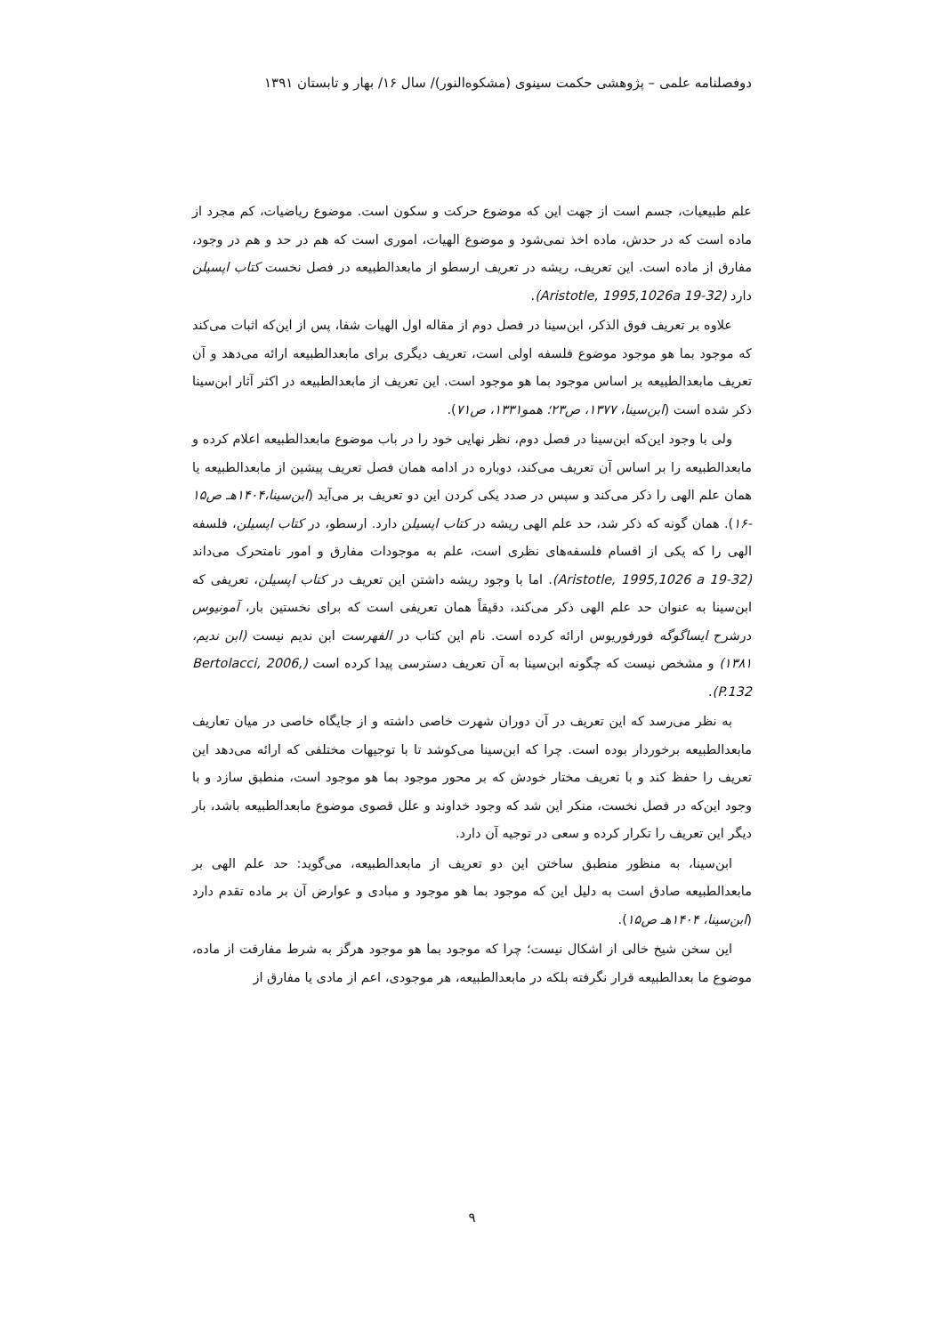دوفصلنامه علمی – پژوهشی حکمت سینوی (مشکوه‌النور)/ سال ۱۶/ بهار و تابستان ۱۳۹۱
علم طبیعیات، جسم است از جهت این که موضوع حرکت و سکون است. موضوع ریاضیات، کم مجرد از ماده است که در حدش، ماده اخذ نمی‌شود و موضوع الهیات، اموری است که هم در حد و هم در وجود، مفارق از ماده است. این تعریف، ریشه در تعریف ارسطو از مابعدالطبیعه در فصل نخست کتاب اپسیلن دارد (Aristotle, 1995,1026a 19-32).
علاوه بر تعریف فوق الذکر، ابن‌سینا در فصل دوم از مقاله اول الهیات شفا، پس از این‌که اثبات می‌کند که موجود بما هو موجود موضوع فلسفه اولی است، تعریف دیگری برای مابعدالطبیعه ارائه می‌دهد و آن تعریف مابعدالطبیعه بر اساس موجود بما هو موجود است. این تعریف از مابعدالطبیعه در اکثر آثار ابن‌سینا ذکر شده است (ابن‌سینا، ۱۳۷۷، ص۲۳؛ همو۱۳۳۱، ص۷۱).
ولی با وجود این‌که ابن‌سینا در فصل دوم، نظر نهایی خود را در باب موضوع مابعدالطبیعه اعلام کرده و مابعدالطبیعه را بر اساس آن تعریف می‌کند، دوباره در ادامه همان فصل تعریف پیشین از مابعدالطبیعه یا همان علم الهی را ذکر می‌کند و سپس در صدد یکی کردن این دو تعریف بر می‌آید (ابن‌سینا،۱۴۰۴هـ ص۱۵ -۱۶). همان گونه که ذکر شد، حد علم الهی ریشه در کتاب اپسیلن دارد. ارسطو، در کتاب اپسیلن، فلسفه الهی را که یکی از اقسام فلسفه‌های نظری است، علم به موجودات مفارق و امور نامتحرک می‌داند (Aristotle, 1995,1026 a 19-32). اما با وجود ریشه داشتن این تعریف در کتاب اپسیلن، تعریفی که ابن‌سینا به عنوان حد علم الهی ذکر می‌کند، دقیقاً همان تعریفی است که برای نخستین بار، آمونیوس درشرح ایساگوگه فورفوریوس ارائه کرده است. نام این کتاب در الفهرست ابن ندیم نیست (ابن ندیم، ۱۳۸۱) و مشخص نیست که چگونه ابن‌سینا به آن تعریف دسترسی پیدا کرده است (Bertolacci, 2006, P.132).
به نظر می‌رسد که این تعریف در آن دوران شهرت خاصی داشته و از جایگاه خاصی در میان تعاریف مابعدالطبیعه برخوردار بوده است. چرا که ابن‌سینا می‌کوشد تا با توجیهات مختلفی که ارائه می‌دهد این تعریف را حفظ کند و با تعریف مختار خودش که بر محور موجود بما هو موجود است، منطبق سازد و با وجود این‌که در فصل نخست، منکر این شد که وجود خداوند و علل قصوی موضوع مابعدالطبیعه باشد، بار دیگر این تعریف را تکرار کرده و سعی در توجیه آن دارد.
ابن‌سینا، به منظور منطبق ساختن این دو تعریف از مابعدالطبیعه، می‌گوید: حد علم الهی بر مابعدالطبیعه صادق است به دلیل این که موجود بما هو موجود و مبادی و عوارض آن بر ماده تقدم دارد (ابن‌سینا، ۱۴۰۴هـ ص۱۵).
این سخن شیخ خالی از اشکال نیست؛ چرا که موجود بما هو موجود هرگز به شرط مفارقت از ماده، موضوع ما بعدالطبیعه قرار نگرفته بلکه در مابعدالطبیعه، هر موجودی، اعم از مادی یا مفارق از
۹